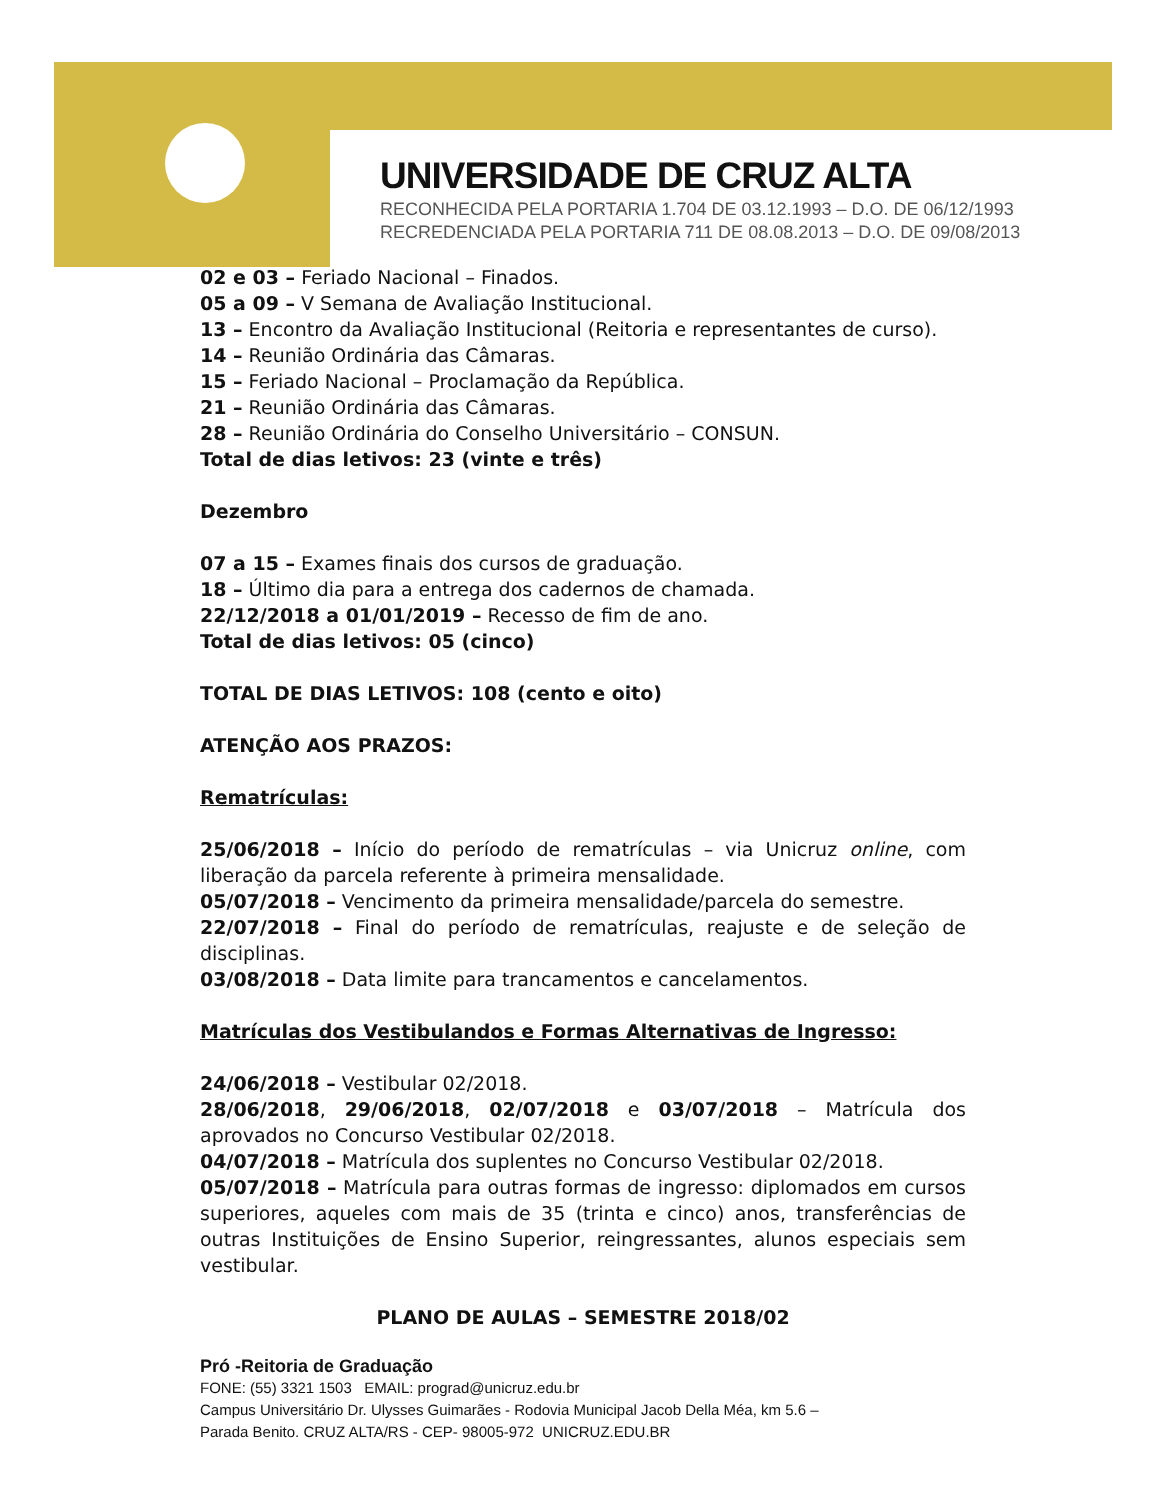UNIVERSIDADE DE CRUZ ALTA
RECONHECIDA PELA PORTARIA 1.704 DE 03.12.1993 – D.O. DE 06/12/1993
RECREDENCIADA PELA PORTARIA 711 DE 08.08.2013 – D.O. DE 09/08/2013
02 e 03 – Feriado Nacional – Finados.
05 a 09 – V Semana de Avaliação Institucional.
13 – Encontro da Avaliação Institucional (Reitoria e representantes de curso).
14 – Reunião Ordinária das Câmaras.
15 – Feriado Nacional – Proclamação da República.
21 – Reunião Ordinária das Câmaras.
28 – Reunião Ordinária do Conselho Universitário – CONSUN.
Total de dias letivos: 23 (vinte e três)
Dezembro
07 a 15 – Exames finais dos cursos de graduação.
18 – Último dia para a entrega dos cadernos de chamada.
22/12/2018 a 01/01/2019 – Recesso de fim de ano.
Total de dias letivos: 05 (cinco)
TOTAL DE DIAS LETIVOS: 108 (cento e oito)
ATENÇÃO AOS PRAZOS:
Rematrículas:
25/06/2018 – Início do período de rematrículas – via Unicruz online, com liberação da parcela referente à primeira mensalidade.
05/07/2018 – Vencimento da primeira mensalidade/parcela do semestre.
22/07/2018 – Final do período de rematrículas, reajuste e de seleção de disciplinas.
03/08/2018 – Data limite para trancamentos e cancelamentos.
Matrículas dos Vestibulandos e Formas Alternativas de Ingresso:
24/06/2018 – Vestibular 02/2018.
28/06/2018, 29/06/2018, 02/07/2018 e 03/07/2018 – Matrícula dos aprovados no Concurso Vestibular 02/2018.
04/07/2018 – Matrícula dos suplentes no Concurso Vestibular 02/2018.
05/07/2018 – Matrícula para outras formas de ingresso: diplomados em cursos superiores, aqueles com mais de 35 (trinta e cinco) anos, transferências de outras Instituições de Ensino Superior, reingressantes, alunos especiais sem vestibular.
PLANO DE AULAS – SEMESTRE 2018/02
Pró -Reitoria de Graduação
FONE: (55) 3321 1503 EMAIL: prograd@unicruz.edu.br
Campus Universitário Dr. Ulysses Guimarães - Rodovia Municipal Jacob Della Méa, km 5.6 –
Parada Benito. CRUZ ALTA/RS - CEP- 98005-972 UNICRUZ.EDU.BR